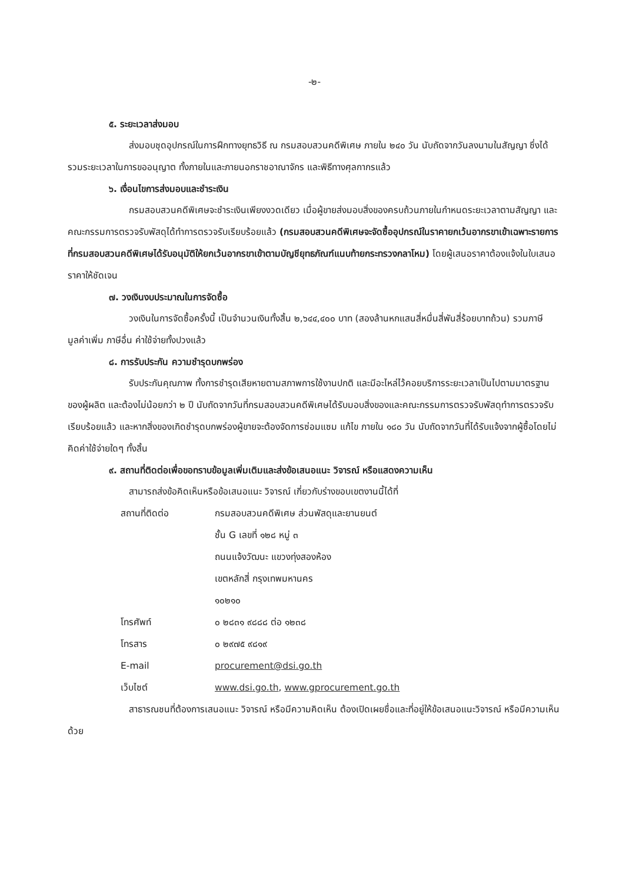-๒-
๕. ระยะเวลาส่งมอบ
ส่งมอบชุดอุปกรณ์ในการฝึกทางยุทธวิธี ณ กรมสอบสวนคดีพิเศษ ภายใน ๒๔๐ วัน นับถัดจากวันลงนามในสัญญา ซึ่งได้รวมระยะเวลาในการขออนุญาต ทั้งภายในและภายนอกราชอาณาจักร และพิธีทางศุลกากรแล้ว
๖. เงื่อนไขการส่งมอบและชำระเงิน
กรมสอบสวนคดีพิเศษจะชำระเงินเพียงงวดเดียว เมื่อผู้ขายส่งมอบสิ่งของครบถ้วนภายในกำหนดระยะเวลาตามสัญญา และคณะกรรมการตรวจรับพัสดุได้ทำการตรวจรับเรียบร้อยแล้ว (กรมสอบสวนคดีพิเศษจะจัดซื้ออุปกรณ์ในราคายกเว้นอากรขาเข้าเฉพาะรายการที่กรมสอบสวนคดีพิเศษได้รับอนุมัติให้ยกเว้นอากรขาเข้าตามบัญชียุทธภัณฑ์แนบท้ายกระทรวงกลาโหม) โดยผู้เสนอราคาต้องแจ้งในใบเสนอราคาให้ชัดเจน
๗. วงเงินงบประมาณในการจัดซื้อ
วงเงินในการจัดซื้อครั้งนี้ เป็นจำนวนเงินทั้งสิ้น ๒,๖๔๔,๔๐๐ บาท (สองล้านหกแสนสี่หมื่นสี่พันสี่ร้อยบาทถ้วน) รวมภาษีมูลค่าเพิ่ม ภาษีอื่น ค่าใช้จ่ายทั้งปวงแล้ว
๘. การรับประกัน ความชำรุดบกพร่อง
รับประกันคุณภาพ ทั้งการชำรุดเสียหายตามสภาพการใช้งานปกติ และมีอะไหล่ไว้คอยบริการระยะเวลาเป็นไปตามมาตรฐานของผู้ผลิต และต้องไม่น้อยกว่า ๒ ปี นับถัดจากวันที่กรมสอบสวนคดีพิเศษได้รับมอบสิ่งของและคณะกรรมการตรวจรับพัสดุทำการตรวจรับเรียบร้อยแล้ว และหากสิ่งของเกิดชำรุดบกพร่องผู้ขายจะต้องจัดการซ่อมแซม แก้ไข ภายใน ๑๘๐ วัน นับถัดจากวันที่ได้รับแจ้งจากผู้ซื้อโดยไม่คิดค่าใช้จ่ายใดๆ ทั้งสิ้น
๙. สถานที่ติดต่อเพื่อขอทราบข้อมูลเพิ่มเติมและส่งข้อเสนอแนะ วิจารณ์ หรือแสดงความเห็น
สามารถส่งข้อคิดเห็นหรือข้อเสนอแนะ วิจารณ์ เกี่ยวกับร่างขอบเขตงานนี้ได้ที่
| สถานที่ติดต่อ | กรมสอบสวนคดีพิเศษ ส่วนพัสดุและยานยนต์ ชั้น G เลขที่ ๑๒๘ หมู่ ๓ ถนนแจ้งวัฒนะ แขวงทุ่งสองห้อง เขตหลักสี่ กรุงเทพมหานคร ๑๐๒๑๐ |
| โทรศัพท์ | ๐ ๒๘๓๑ ๙๘๘๘ ต่อ ๑๒๓๘ |
| โทรสาร | ๐ ๒๙๗๕ ๙๘๑๙ |
| E-mail | procurement@dsi.go.th |
| เว็บไซต์ | www.dsi.go.th , www.gprocurement.go.th |
สาธารณชนที่ต้องการเสนอแนะ วิจารณ์ หรือมีความคิดเห็น ต้องเปิดเผยชื่อและที่อยู่ให้ข้อเสนอแนะวิจารณ์ หรือมีความเห็นด้วย